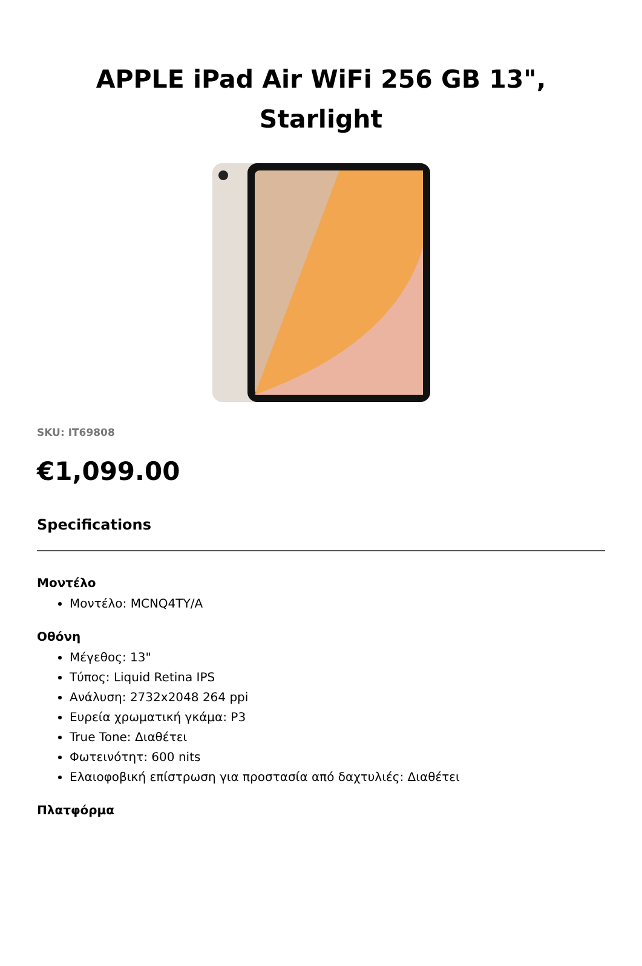APPLE iPad Air WiFi 256 GB 13", Starlight
SKU: IT69808
€1,099.00
Specifications
Μοντέλο
Μοντέλο: MCNQ4TY/A
Οθόνη
Μέγεθος: 13"
Τύπος: Liquid Retina IPS
Ανάλυση: 2732x2048 264 ppi
Ευρεία χρωματική γκάμα: P3
True Tone: Διαθέτει
Φωτεινότητ: 600 nits
Ελαιοφοβική επίστρωση για προστασία από δαχτυλιές: Διαθέτει
Πλατφόρμα